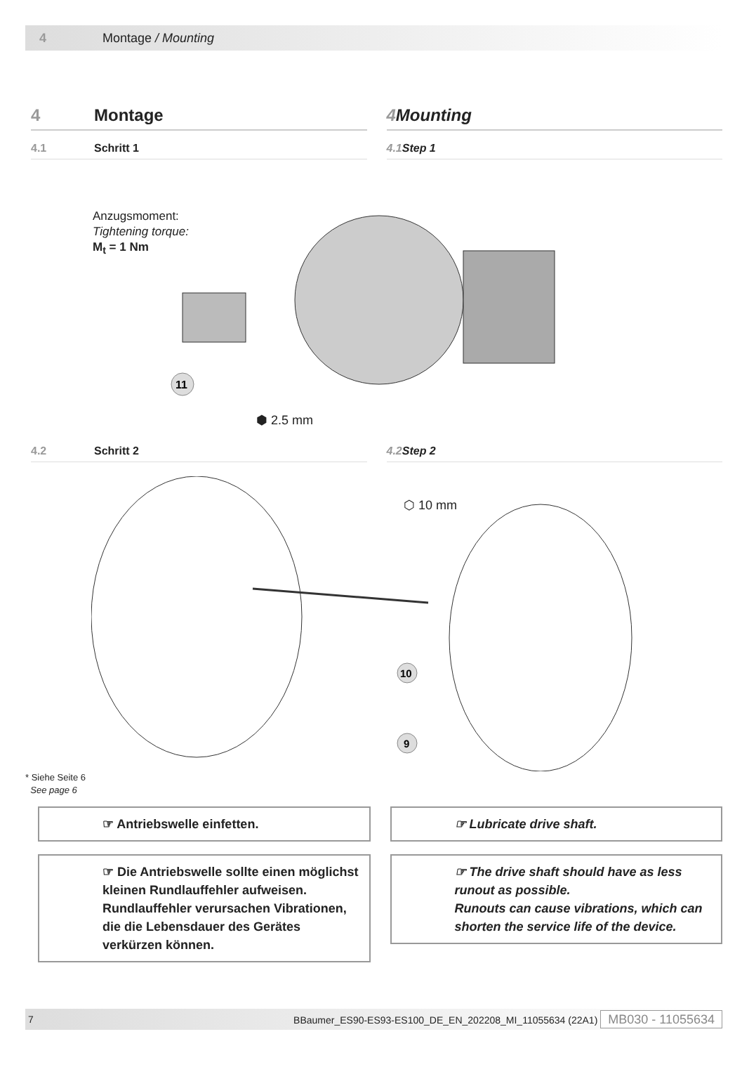4 Montage / Mounting
4 Montage 4 Mounting
4.1 Schritt 1 4.1 Step 1
Anzugsmoment:
Tightening torque:
M<sub>t</sub> = 1 Nm
11
⬢ 2.5 mm
4.2 Schritt 2 4.2 Step 2
10
9
⬡ 10 mm
* Siehe Seite 6
See page 6
☞ Antriebswelle einfetten.
☞ Die Antriebswelle sollte einen möglichst kleinen Rundlauffehler aufweisen.
Rundlauffehler verursachen Vibrationen, die die Lebensdauer des Gerätes verkürzen können.
☞ Lubricate drive shaft.
☞ The drive shaft should have as less runout as possible.
Runouts can cause vibrations, which can shorten the service life of the device.
7 BBaumer_ES90-ES93-ES100_DE_EN_202208_MI_11055634 (22A1) MB030 - 11055634